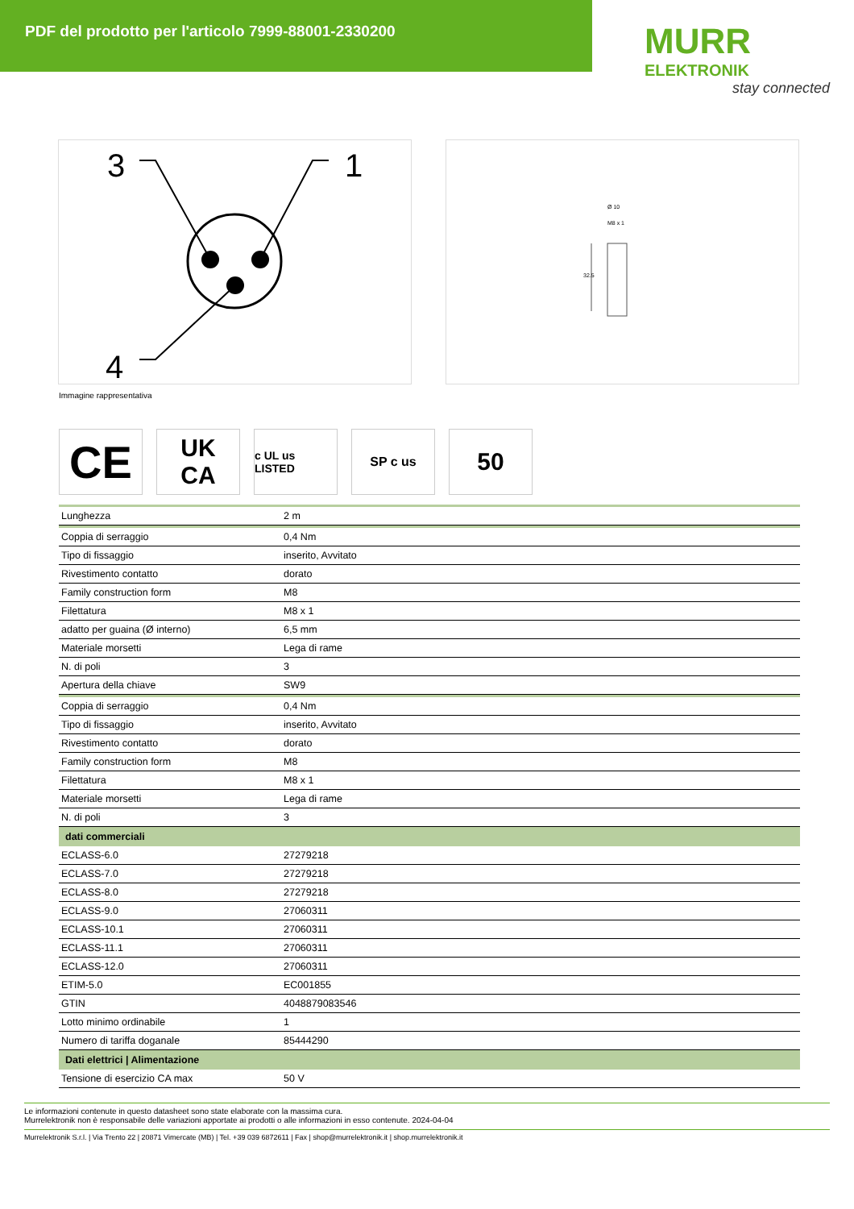PDF del prodotto per l'articolo 7999-88001-2330200
MURR
ELEKTRONIK
stay connected
3
1
4
Ø 10
M8 x 1
32.5
Immagine rappresentativa
CE
UK
CA
c UL us LISTED
SP c us
50
| Lunghezza | 2 m |
| Coppia di serraggio | 0,4 Nm |
| Tipo di fissaggio | inserito, Avvitato |
| Rivestimento contatto | dorato |
| Family construction form | M8 |
| Filettatura | M8 x 1 |
| adatto per guaina (Ø interno) | 6,5 mm |
| Materiale morsetti | Lega di rame |
| N. di poli | 3 |
| Apertura della chiave | SW9 |
| Coppia di serraggio | 0,4 Nm |
| Tipo di fissaggio | inserito, Avvitato |
| Rivestimento contatto | dorato |
| Family construction form | M8 |
| Filettatura | M8 x 1 |
| Materiale morsetti | Lega di rame |
| N. di poli | 3 |
| dati commerciali | |
| ECLASS-6.0 | 27279218 |
| ECLASS-7.0 | 27279218 |
| ECLASS-8.0 | 27279218 |
| ECLASS-9.0 | 27060311 |
| ECLASS-10.1 | 27060311 |
| ECLASS-11.1 | 27060311 |
| ECLASS-12.0 | 27060311 |
| ETIM-5.0 | EC001855 |
| GTIN | 4048879083546 |
| Lotto minimo ordinabile | 1 |
| Numero di tariffa doganale | 85444290 |
| Dati elettrici / Alimentazione | |
| Tensione di esercizio CA max | 50 V |
Le informazioni contenute in questo datasheet sono state elaborate con la massima cura.
Murrelektronik non è responsabile delle variazioni apportate ai prodotti o alle informazioni in esso contenute. 2024-04-04
Murrelektronik S.r.l. | Via Trento 22 | 20871 Vimercate (MB) | Tel. +39 039 6872611 | Fax | shop@murrelektronik.it | shop.murrelektronik.it